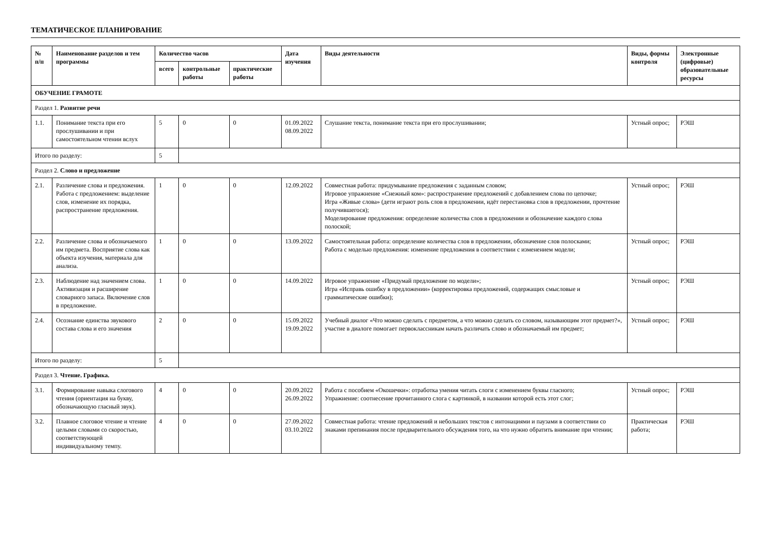ТЕМАТИЧЕСКОЕ ПЛАНИРОВАНИЕ
| № п/п | Наименование разделов и тем программы | Количество часов | | | Дата изучения | Виды деятельности | Виды, формы контроля | Электронные (цифровые) образовательные ресурсы |
| --- | --- | --- | --- | --- | --- | --- | --- | --- |
| | | всего | контрольные работы | практические работы | | | | |
| ОБУЧЕНИЕ ГРАМОТЕ | | | | | | | | |
| Раздел 1. Развитие речи | | | | | | | | |
| 1.1. | Понимание текста при его прослушивании и при самостоятельном чтении вслух | 5 | 0 | 0 | 01.09.2022 08.09.2022 | Слушание текста, понимание текста при его прослушивании; | Устный опрос; | РЭШ |
| Итого по разделу: | | 5 | | | | | | |
| Раздел 2. Слово и предложение | | | | | | | | |
| 2.1. | Различение слова и предложения. Работа с предложением: выделение слов, изменение их порядка, распространение предложения. | 1 | 0 | 0 | 12.09.2022 | Совместная работа: придумывание предложения с заданным словом; Игровое упражнение «Снежный ком»: распространение предложений с добавлением слова по цепочке; Игра «Живые слова» (дети играют роль слов в предложении, идёт перестановка слов в предложении, прочтение получившегося); Моделирование предложения: определение количества слов в предложении и обозначение каждого слова полоской; | Устный опрос; | РЭШ |
| 2.2. | Различение слова и обозначаемого им предмета. Восприятие слова как объекта изучения, материала для анализа. | 1 | 0 | 0 | 13.09.2022 | Самостоятельная работа: определение количества слов в предложении, обозначение слов полосками; Работа с моделью предложения: изменение предложения в соответствии с изменением модели; | Устный опрос; | РЭШ |
| 2.3. | Наблюдение над значением слова. Активизация и расширение словарного запаса. Включение слов в предложение. | 1 | 0 | 0 | 14.09.2022 | Игровое упражнение «Придумай предложение по модели»; Игра «Исправь ошибку в предложении» (корректировка предложений, содержащих смысловые и грамматические ошибки); | Устный опрос; | РЭШ |
| 2.4. | Осознание единства звукового состава слова и его значения | 2 | 0 | 0 | 15.09.2022 19.09.2022 | Учебный диалог «Что можно сделать с предметом, а что можно сделать со словом, называющим этот предмет?», участие в диалоге помогает первоклассникам начать различать слово и обозначаемый им предмет; | Устный опрос; | РЭШ |
| Итого по разделу: | | 5 | | | | | | |
| Раздел 3. Чтение. Графика. | | | | | | | | |
| 3.1. | Формирование навыка слогового чтения (ориентация на букву, обозначающую гласный звук). | 4 | 0 | 0 | 20.09.2022 26.09.2022 | Работа с пособием «Окошечки»: отработка умения читать слоги с изменением буквы гласного; Упражнение: соотнесение прочитанного слога с картинкой, в названии которой есть этот слог; | Устный опрос; | РЭШ |
| 3.2. | Плавное слоговое чтение и чтение целыми словами со скоростью, соответствующей индивидуальному темпу. | 4 | 0 | 0 | 27.09.2022 03.10.2022 | Совместная работа: чтение предложений и небольших текстов с интонациями и паузами в соответствии со знаками препинания после предварительного обсуждения того, на что нужно обратить внимание при чтении; | Практическая работа; | РЭШ |